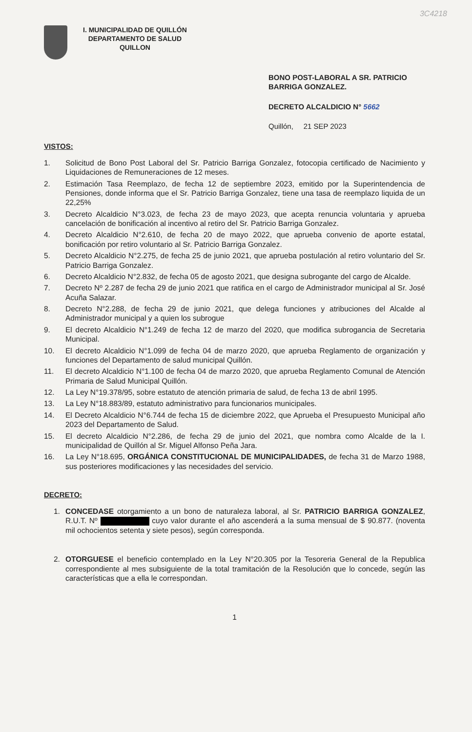3C4218
I. MUNICIPALIDAD DE QUILLÓN
DEPARTAMENTO DE SALUD
QUILLON
BONO POST-LABORAL A SR. PATRICIO BARRIGA GONZALEZ.
DECRETO ALCALDICIO N° 5662
Quillón, 21 SEP 2023
VISTOS:
1. Solicitud de Bono Post Laboral del Sr. Patricio Barriga Gonzalez, fotocopia certificado de Nacimiento y Liquidaciones de Remuneraciones de 12 meses.
2. Estimación Tasa Reemplazo, de fecha 12 de septiembre 2023, emitido por la Superintendencia de Pensiones, donde informa que el Sr. Patricio Barriga Gonzalez, tiene una tasa de reemplazo liquida de un 22,25%
3. Decreto Alcaldicio N°3.023, de fecha 23 de mayo 2023, que acepta renuncia voluntaria y aprueba cancelación de bonificación al incentivo al retiro del Sr. Patricio Barriga Gonzalez.
4. Decreto Alcaldicio N°2.610, de fecha 20 de mayo 2022, que aprueba convenio de aporte estatal, bonificación por retiro voluntario al Sr. Patricio Barriga Gonzalez.
5. Decreto Alcaldicio N°2.275, de fecha 25 de junio 2021, que aprueba postulación al retiro voluntario del Sr. Patricio Barriga Gonzalez.
6. Decreto Alcaldicio N°2.832, de fecha 05 de agosto 2021, que designa subrogante del cargo de Alcalde.
7. Decreto Nº 2.287 de fecha 29 de junio 2021 que ratifica en el cargo de Administrador municipal al Sr. José Acuña Salazar.
8. Decreto N°2.288, de fecha 29 de junio 2021, que delega funciones y atribuciones del Alcalde al Administrador municipal y a quien los subrogue
9. El decreto Alcaldicio N°1.249 de fecha 12 de marzo del 2020, que modifica subrogancia de Secretaria Municipal.
10. El decreto Alcaldicio N°1.099 de fecha 04 de marzo 2020, que aprueba Reglamento de organización y funciones del Departamento de salud municipal Quillón.
11. El decreto Alcaldicio N°1.100 de fecha 04 de marzo 2020, que aprueba Reglamento Comunal de Atención Primaria de Salud Municipal Quillón.
12. La Ley N°19.378/95, sobre estatuto de atención primaria de salud, de fecha 13 de abril 1995.
13. La Ley N°18.883/89, estatuto administrativo para funcionarios municipales.
14. El Decreto Alcaldicio N°6.744 de fecha 15 de diciembre 2022, que Aprueba el Presupuesto Municipal año 2023 del Departamento de Salud.
15. El decreto Alcaldicio N°2.286, de fecha 29 de junio del 2021, que nombra como Alcalde de la I. municipalidad de Quillón al Sr. Miguel Alfonso Peña Jara.
16. La Ley N°18.695, ORGÁNICA CONSTITUCIONAL DE MUNICIPALIDADES, de fecha 31 de Marzo 1988, sus posteriores modificaciones y las necesidades del servicio.
DECRETO:
1. CONCEDASE otorgamiento a un bono de naturaleza laboral, al Sr. PATRICIO BARRIGA GONZALEZ, R.U.T. Nº cuyo valor durante el año ascenderá a la suma mensual de $ 90.877. (noventa mil ochocientos setenta y siete pesos), según corresponda.
2. OTORGUESE el beneficio contemplado en la Ley N°20.305 por la Tesoreria General de la Republica correspondiente al mes subsiguiente de la total tramitación de la Resolución que lo concede, según las características que a ella le correspondan.
1